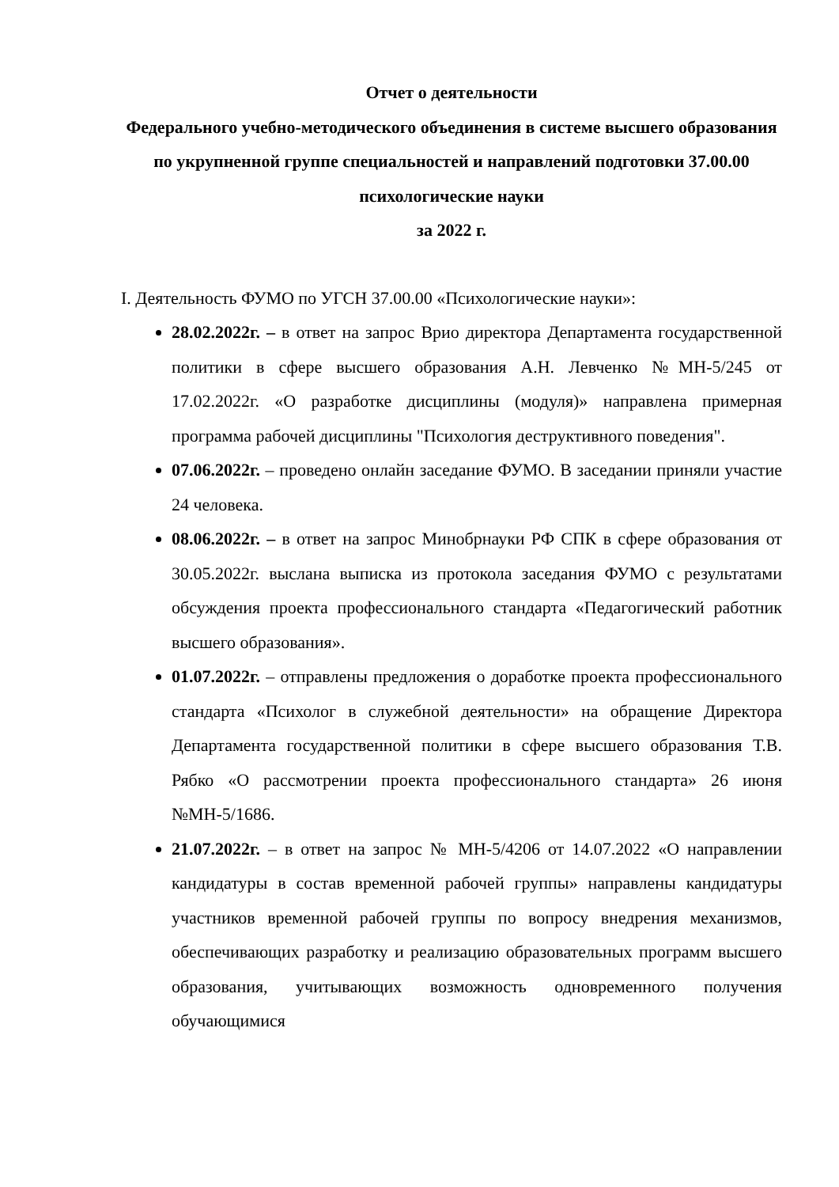Отчет о деятельности
Федерального учебно-методического объединения в системе высшего образования по укрупненной группе специальностей и направлений подготовки 37.00.00 психологические науки
за 2022 г.
I. Деятельность ФУМО по УГСН 37.00.00 «Психологические науки»:
28.02.2022г. – в ответ на запрос Врио директора Департамента государственной политики в сфере высшего образования А.Н. Левченко №МН-5/245 от 17.02.2022г. «О разработке дисциплины (модуля)» направлена примерная программа рабочей дисциплины "Психология деструктивного поведения".
07.06.2022г. – проведено онлайн заседание ФУМО. В заседании приняли участие 24 человека.
08.06.2022г. – в ответ на запрос Минобрнауки РФ СПК в сфере образования от 30.05.2022г. выслана выписка из протокола заседания ФУМО с результатами обсуждения проекта профессионального стандарта «Педагогический работник высшего образования».
01.07.2022г. – отправлены предложения о доработке проекта профессионального стандарта «Психолог в служебной деятельности» на обращение Директора Департамента государственной политики в сфере высшего образования Т.В. Рябко «О рассмотрении проекта профессионального стандарта» 26 июня №МН-5/1686.
21.07.2022г. – в ответ на запрос № МН-5/4206 от 14.07.2022 «О направлении кандидатуры в состав временной рабочей группы» направлены кандидатуры участников временной рабочей группы по вопросу внедрения механизмов, обеспечивающих разработку и реализацию образовательных программ высшего образования, учитывающих возможность одновременного получения обучающимися